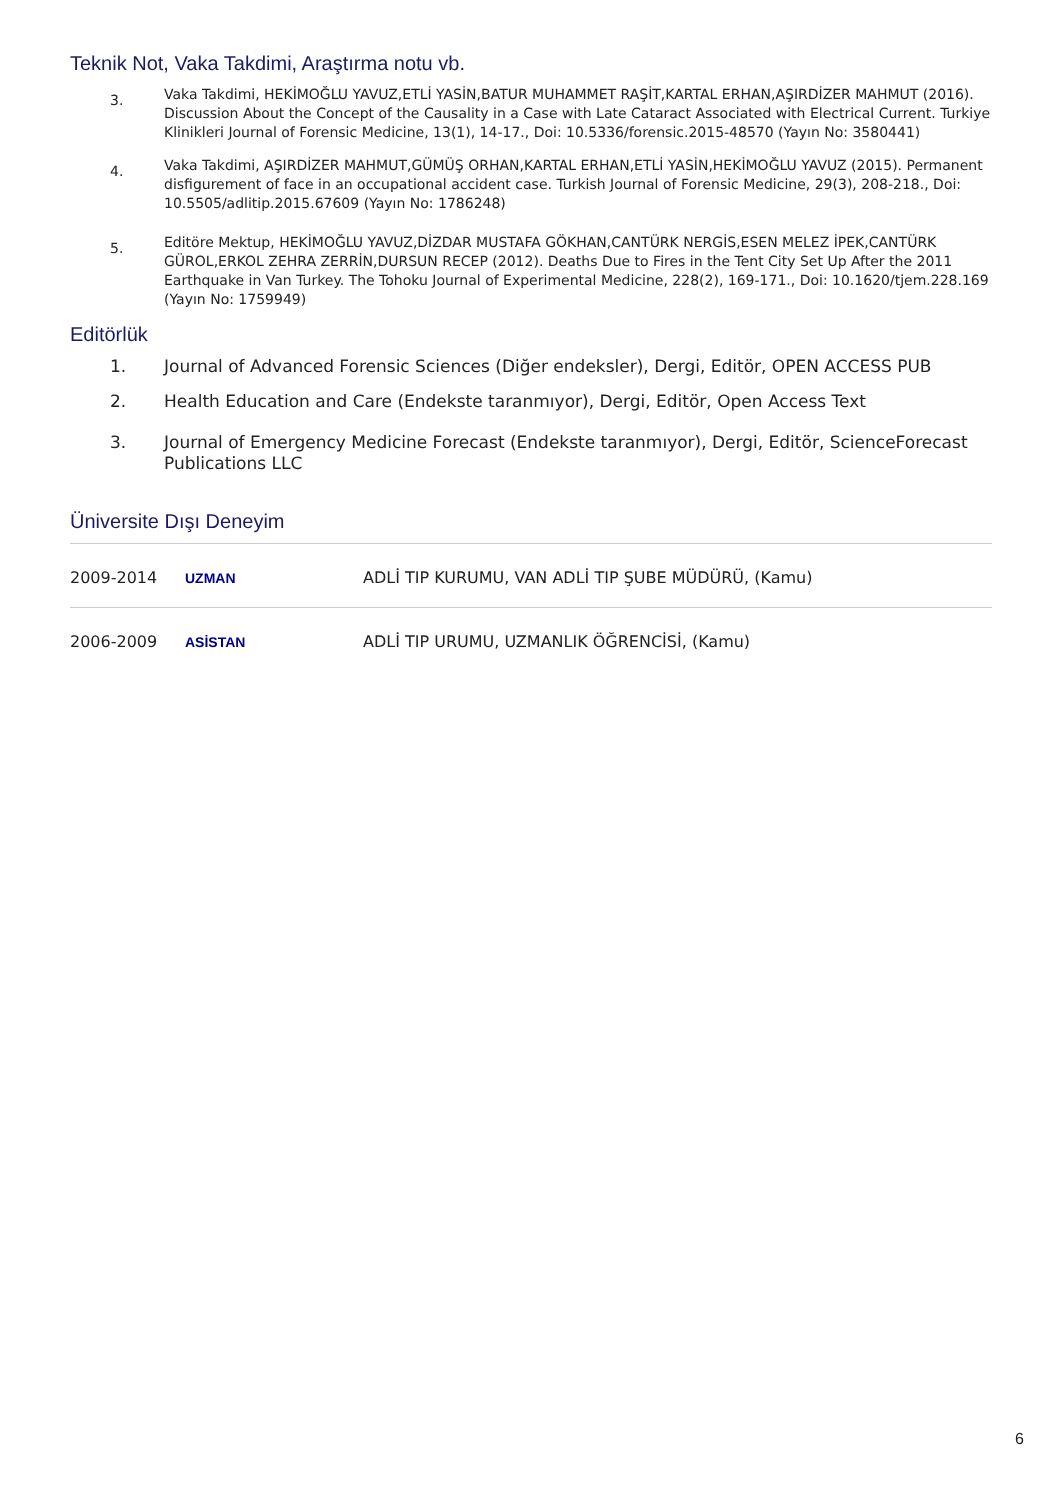Teknik Not, Vaka Takdimi, Araştırma notu vb.
3.
Vaka Takdimi, HEKİMOĞLU YAVUZ,ETLİ YASİN,BATUR MUHAMMET RAŞİT,KARTAL ERHAN,AŞIRDİZER MAHMUT (2016). Discussion About the Concept of the Causality in a Case with Late Cataract Associated with Electrical Current. Turkiye Klinikleri Journal of Forensic Medicine, 13(1), 14-17., Doi: 10.5336/forensic.2015-48570 (Yayın No: 3580441)
4.
Vaka Takdimi, AŞIRDİZER MAHMUT,GÜMÜŞ ORHAN,KARTAL ERHAN,ETLİ YASİN,HEKİMOĞLU YAVUZ (2015). Permanent disfigurement of face in an occupational accident case. Turkish Journal of Forensic Medicine, 29(3), 208-218., Doi: 10.5505/adlitip.2015.67609 (Yayın No: 1786248)
5.
Editöre Mektup, HEKİMOĞLU YAVUZ,DİZDAR MUSTAFA GÖKHAN,CANTÜRK NERGİS,ESEN MELEZ İPEK,CANTÜRK GÜROL,ERKOL ZEHRA ZERRİN,DURSUN RECEP (2012). Deaths Due to Fires in the Tent City Set Up After the 2011 Earthquake in Van Turkey. The Tohoku Journal of Experimental Medicine, 228(2), 169-171., Doi: 10.1620/tjem.228.169 (Yayın No: 1759949)
Editörlük
1. Journal of Advanced Forensic Sciences (Diğer endeksler), Dergi, Editör, OPEN ACCESS PUB
2. Health Education and Care (Endekste taranmıyor), Dergi, Editör, Open Access Text
3. Journal of Emergency Medicine Forecast (Endekste taranmıyor), Dergi, Editör, ScienceForecast Publications LLC
Üniversite Dışı Deneyim
| 2009-2014 | UZMAN | ADLİ TIP KURUMU, VAN ADLİ TIP ŞUBE MÜDÜRÜ, (Kamu) |
| 2006-2009 | ASİSTAN | ADLİ TIP URUMU, UZMANLIK ÖĞRENCİSİ, (Kamu) |
6